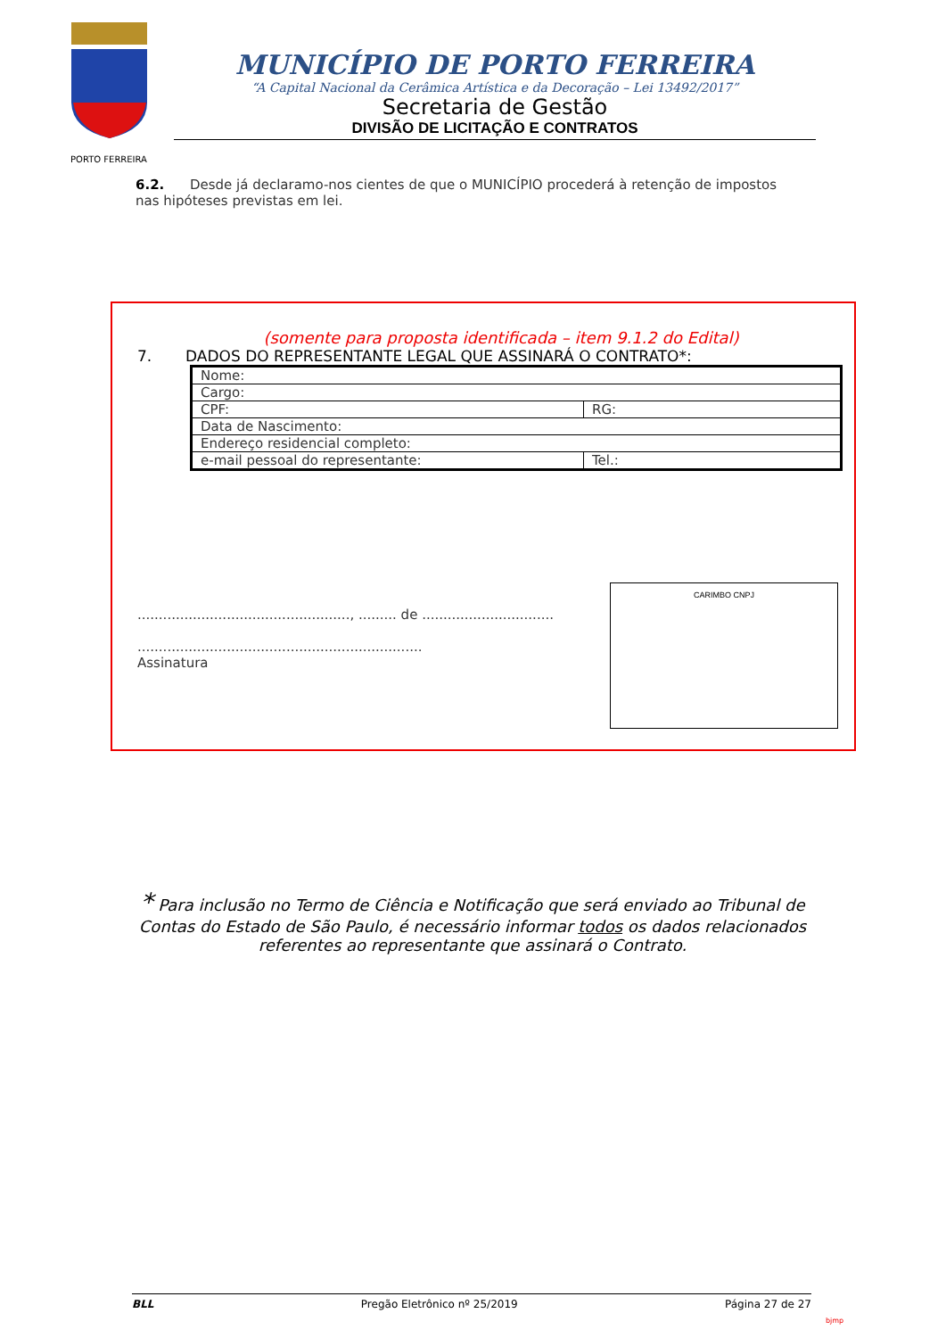PORTO FERREIRA
MUNICÍPIO DE PORTO FERREIRA
“A Capital Nacional da Cerâmica Artística e da Decoração – Lei 13492/2017”
Secretaria de Gestão
DIVISÃO DE LICITAÇÃO E CONTRATOS
6.2. Desde já declaramo-nos cientes de que o MUNICÍPIO procederá à retenção de impostos nas hipóteses previstas em lei.
(somente para proposta identificada – item 9.1.2 do Edital)
7. DADOS DO REPRESENTANTE LEGAL QUE ASSINARÁ O CONTRATO*:
| Nome: | |
| Cargo: | |
| CPF: | RG: |
| Data de Nascimento: | |
| Endereço residencial completo: | |
| e-mail pessoal do representante: | Tel.: |
.................................................., ......... de ...............................
...................................................................
Assinatura
CARIMBO CNPJ
* Para inclusão no Termo de Ciência e Notificação que será enviado ao Tribunal de Contas do Estado de São Paulo, é necessário informar todos os dados relacionados referentes ao representante que assinará o Contrato.
BLL Pregão Eletrônico nº 25/2019 Página 27 de 27
bjmp